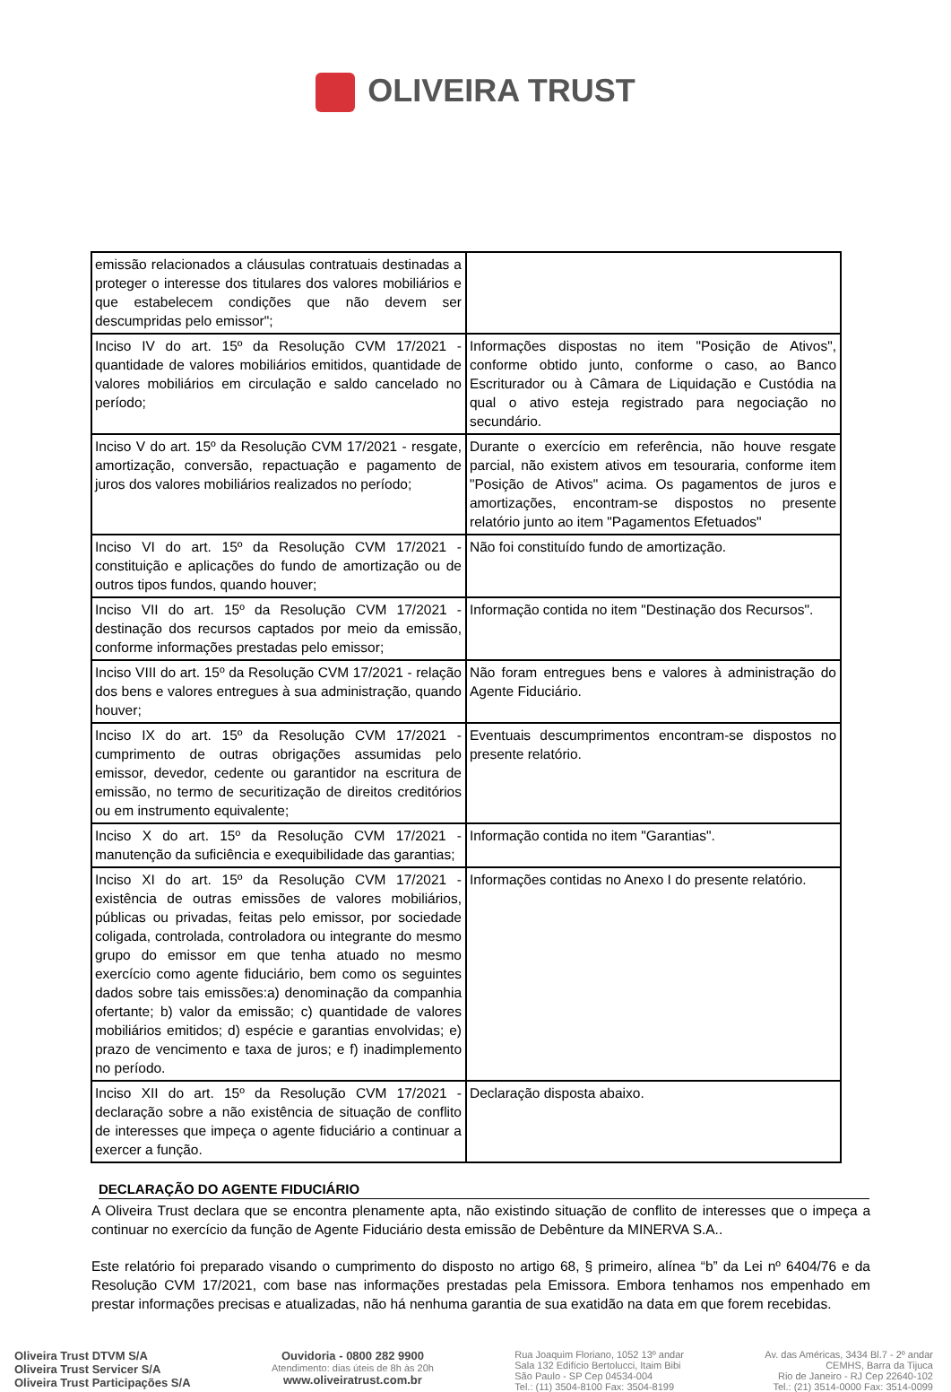OLIVEIRA TRUST
| emissão relacionados a cláusulas contratuais destinadas a proteger o interesse dos titulares dos valores mobiliários e que estabelecem condições que não devem ser descumpridas pelo emissor"; | |
| Inciso IV do art. 15º da Resolução CVM 17/2021 - quantidade de valores mobiliários emitidos, quantidade de valores mobiliários em circulação e saldo cancelado no período; | Informações dispostas no item "Posição de Ativos", conforme obtido junto, conforme o caso, ao Banco Escriturador ou à Câmara de Liquidação e Custódia na qual o ativo esteja registrado para negociação no secundário. |
| Inciso V do art. 15º da Resolução CVM 17/2021 - resgate, amortização, conversão, repactuação e pagamento de juros dos valores mobiliários realizados no período; | Durante o exercício em referência, não houve resgate parcial, não existem ativos em tesouraria, conforme item "Posição de Ativos" acima. Os pagamentos de juros e amortizações, encontram-se dispostos no presente relatório junto ao item "Pagamentos Efetuados" |
| Inciso VI do art. 15º da Resolução CVM 17/2021 - constituição e aplicações do fundo de amortização ou de outros tipos fundos, quando houver; | Não foi constituído fundo de amortização. |
| Inciso VII do art. 15º da Resolução CVM 17/2021 - destinação dos recursos captados por meio da emissão, conforme informações prestadas pelo emissor; | Informação contida no item "Destinação dos Recursos". |
| Inciso VIII do art. 15º da Resolução CVM 17/2021 - relação dos bens e valores entregues à sua administração, quando houver; | Não foram entregues bens e valores à administração do Agente Fiduciário. |
| Inciso IX do art. 15º da Resolução CVM 17/2021 - cumprimento de outras obrigações assumidas pelo emissor, devedor, cedente ou garantidor na escritura de emissão, no termo de securitização de direitos creditórios ou em instrumento equivalente; | Eventuais descumprimentos encontram-se dispostos no presente relatório. |
| Inciso X do art. 15º da Resolução CVM 17/2021 - manutenção da suficiência e exequibilidade das garantias; | Informação contida no item "Garantias". |
| Inciso XI do art. 15º da Resolução CVM 17/2021 - existência de outras emissões de valores mobiliários, públicas ou privadas, feitas pelo emissor, por sociedade coligada, controlada, controladora ou integrante do mesmo grupo do emissor em que tenha atuado no mesmo exercício como agente fiduciário, bem como os seguintes dados sobre tais emissões:a) denominação da companhia ofertante; b) valor da emissão; c) quantidade de valores mobiliários emitidos; d) espécie e garantias envolvidas; e) prazo de vencimento e taxa de juros; e f) inadimplemento no período. | Informações contidas no Anexo I do presente relatório. |
| Inciso XII do art. 15º da Resolução CVM 17/2021 - declaração sobre a não existência de situação de conflito de interesses que impeça o agente fiduciário a continuar a exercer a função. | Declaração disposta abaixo. |
DECLARAÇÃO DO AGENTE FIDUCIÁRIO
A Oliveira Trust declara que se encontra plenamente apta, não existindo situação de conflito de interesses que o impeça a continuar no exercício da função de Agente Fiduciário desta emissão de Debênture da MINERVA S.A..
Este relatório foi preparado visando o cumprimento do disposto no artigo 68, § primeiro, alínea “b” da Lei nº 6404/76 e da Resolução CVM 17/2021, com base nas informações prestadas pela Emissora. Embora tenhamos nos empenhado em prestar informações precisas e atualizadas, não há nenhuma garantia de sua exatidão na data em que forem recebidas.
Oliveira Trust DTVM S/A
Oliveira Trust Servicer S/A
Oliveira Trust Participações S/A
Ouvidoria - 0800 282 9900
Atendimento: dias úteis de 8h às 20h
www.oliveiratrust.com.br
Rua Joaquim Floriano, 1052 13º andar
Sala 132 Edifício Bertolucci, Itaim Bibi
São Paulo - SP Cep 04534-004
Tel.: (11) 3504-8100 Fax: 3504-8199
Av. das Américas, 3434 Bl.7 - 2º andar
CEMHS, Barra da Tijuca
Rio de Janeiro - RJ Cep 22640-102
Tel.: (21) 3514-0000 Fax: 3514-0099